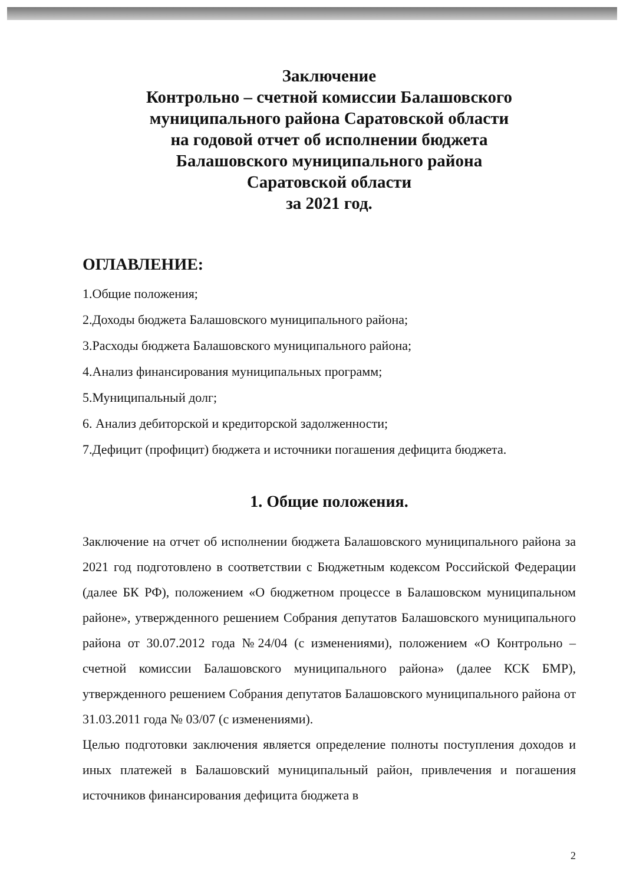Заключение
Контрольно – счетной комиссии Балашовского
муниципального района Саратовской области
на годовой отчет об исполнении бюджета
Балашовского муниципального района
Саратовской области
за 2021 год.
ОГЛАВЛЕНИЕ:
1.Общие положения;
2.Доходы бюджета Балашовского муниципального района;
3.Расходы бюджета Балашовского муниципального района;
4.Анализ финансирования муниципальных программ;
5.Муниципальный долг;
6. Анализ дебиторской и кредиторской задолженности;
7.Дефицит (профицит) бюджета и источники погашения дефицита бюджета.
1. Общие положения.
Заключение на отчет об исполнении бюджета Балашовского муниципального района за 2021 год подготовлено в соответствии с Бюджетным кодексом Российской Федерации (далее БК РФ), положением «О бюджетном процессе в Балашовском муниципальном районе», утвержденного решением Собрания депутатов Балашовского муниципального района от 30.07.2012 года №24/04 (с изменениями), положением «О Контрольно – счетной комиссии Балашовского муниципального района» (далее КСК БМР), утвержденного решением Собрания депутатов Балашовского муниципального района от 31.03.2011 года № 03/07 (с изменениями).
Целью подготовки заключения является определение полноты поступления доходов и иных платежей в Балашовский муниципальный район, привлечения и погашения источников финансирования дефицита бюджета в
2